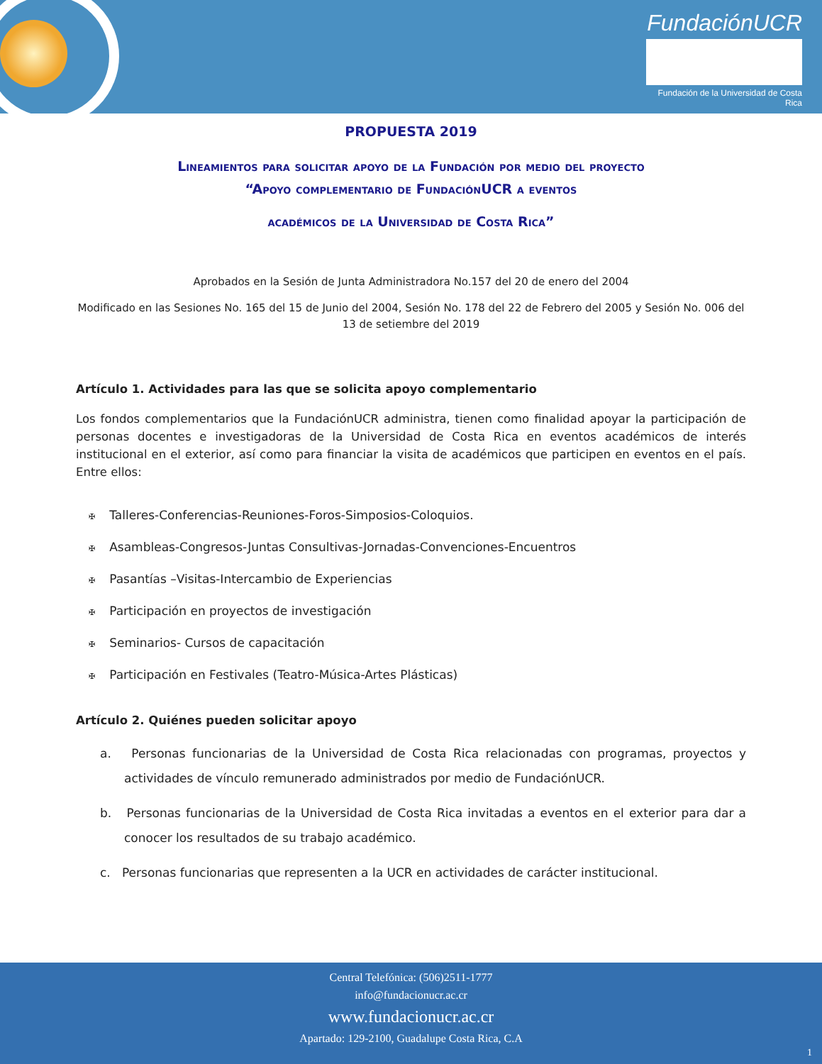FundaciónUCR
Fundación de la Universidad de Costa Rica
PROPUESTA 2019
Lineamientos para solicitar apoyo de la Fundación por medio del proyecto
“Apoyo complementario de FundaciónUCR a eventos
académicos de la Universidad de Costa Rica”
Aprobados en la Sesión de Junta Administradora No.157 del 20 de enero del 2004
Modificado en las Sesiones No. 165 del 15 de Junio del 2004, Sesión No. 178 del 22 de Febrero del 2005 y Sesión No. 006 del 13 de setiembre del 2019
Artículo 1. Actividades para las que se solicita apoyo complementario
Los fondos complementarios que la FundaciónUCR administra, tienen como finalidad apoyar la participación de personas docentes e investigadoras de la Universidad de Costa Rica en eventos académicos de interés institucional en el exterior, así como para financiar la visita de académicos que participen en eventos en el país. Entre ellos:
✠ Talleres-Conferencias-Reuniones-Foros-Simposios-Coloquios.
✠ Asambleas-Congresos-Juntas Consultivas-Jornadas-Convenciones-Encuentros
✠ Pasantías –Visitas-Intercambio de Experiencias
✠ Participación en proyectos de investigación
✠ Seminarios- Cursos de capacitación
✠ Participación en Festivales (Teatro-Música-Artes Plásticas)
Artículo 2. Quiénes pueden solicitar apoyo
a. Personas funcionarias de la Universidad de Costa Rica relacionadas con programas, proyectos y actividades de vínculo remunerado administrados por medio de FundaciónUCR.
b. Personas funcionarias de la Universidad de Costa Rica invitadas a eventos en el exterior para dar a conocer los resultados de su trabajo académico.
c. Personas funcionarias que representen a la UCR en actividades de carácter institucional.
Central Telefónica: (506)2511-1777
info@fundacionucr.ac.cr
www.fundacionucr.ac.cr
Apartado: 129-2100, Guadalupe Costa Rica, C.A
1